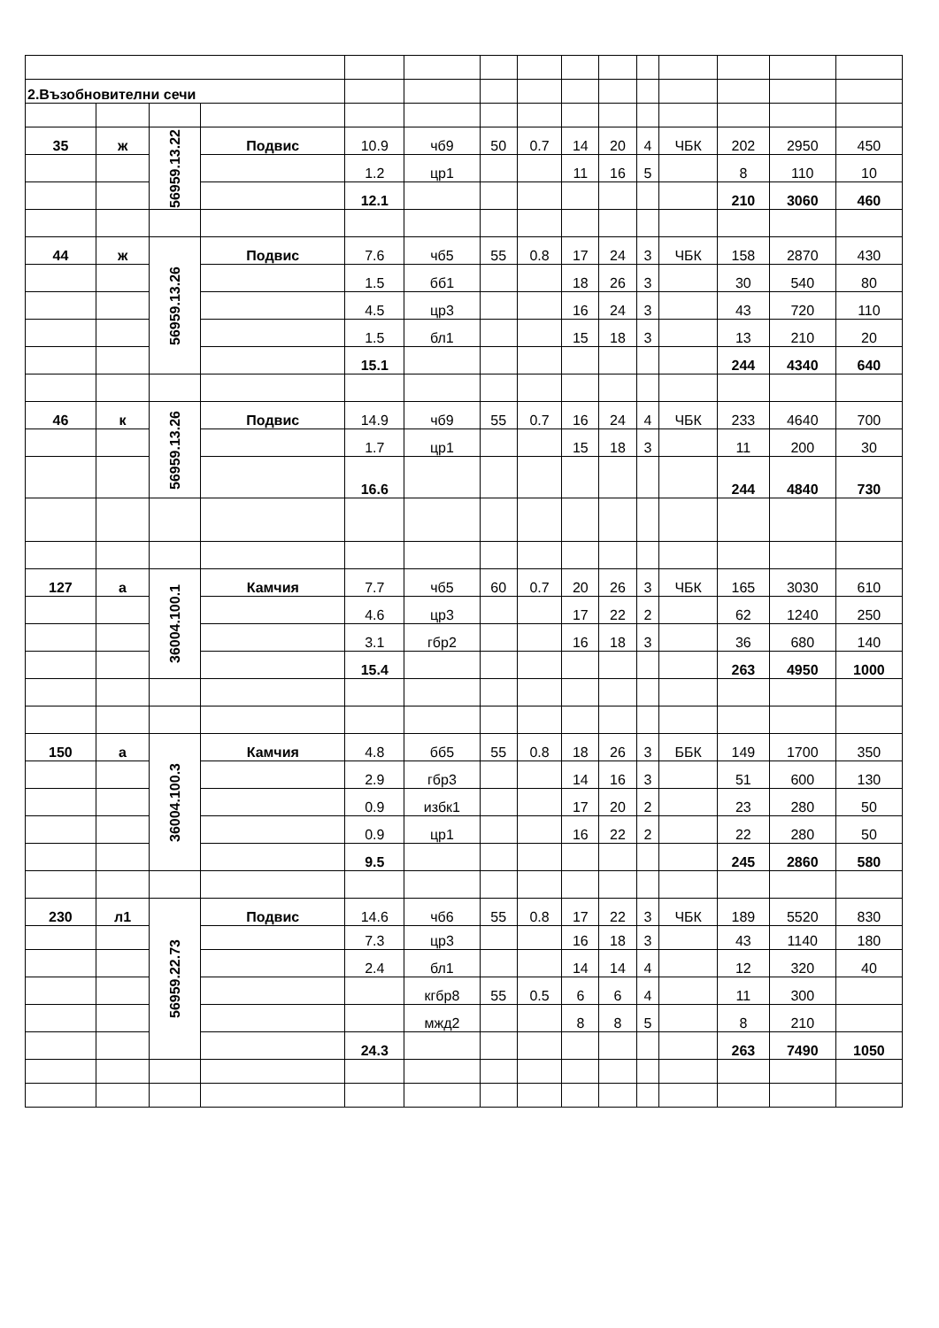| 2.Възобновителни сечи | | | | | | | | | | | | | | |
| 35 | ж | 56959.13.22 | Подвис | 10.9 | чб9 | 50 | 0.7 | 14 | 20 | 4 | ЧБК | 202 | 2950 | 450 |
| | | | | 1.2 | цр1 | | | 11 | 16 | 5 | | 8 | 110 | 10 |
| | | | | 12.1 | | | | | | | | 210 | 3060 | 460 |
| 44 | ж | 56959.13.26 | Подвис | 7.6 | чб5 | 55 | 0.8 | 17 | 24 | 3 | ЧБК | 158 | 2870 | 430 |
| | | | | 1.5 | бб1 | | | 18 | 26 | 3 | | 30 | 540 | 80 |
| | | | | 4.5 | цр3 | | | 16 | 24 | 3 | | 43 | 720 | 110 |
| | | | | 1.5 | бл1 | | | 15 | 18 | 3 | | 13 | 210 | 20 |
| | | | | 15.1 | | | | | | | | 244 | 4340 | 640 |
| 46 | к | 56959.13.26 | Подвис | 14.9 | чб9 | 55 | 0.7 | 16 | 24 | 4 | ЧБК | 233 | 4640 | 700 |
| | | | | 1.7 | цр1 | | | 15 | 18 | 3 | | 11 | 200 | 30 |
| | | | | 16.6 | | | | | | | | 244 | 4840 | 730 |
| 127 | а | 36004.100.1 | Камчия | 7.7 | чб5 | 60 | 0.7 | 20 | 26 | 3 | ЧБК | 165 | 3030 | 610 |
| | | | | 4.6 | цр3 | | | 17 | 22 | 2 | | 62 | 1240 | 250 |
| | | | | 3.1 | гбр2 | | | 16 | 18 | 3 | | 36 | 680 | 140 |
| | | | | 15.4 | | | | | | | | 263 | 4950 | 1000 |
| 150 | а | 36004.100.3 | Камчия | 4.8 | бб5 | 55 | 0.8 | 18 | 26 | 3 | ББК | 149 | 1700 | 350 |
| | | | | 2.9 | гбр3 | | | 14 | 16 | 3 | | 51 | 600 | 130 |
| | | | | 0.9 | избк1 | | | 17 | 20 | 2 | | 23 | 280 | 50 |
| | | | | 0.9 | цр1 | | | 16 | 22 | 2 | | 22 | 280 | 50 |
| | | | | 9.5 | | | | | | | | 245 | 2860 | 580 |
| 230 | л1 | 56959.22.73 | Подвис | 14.6 | чб6 | 55 | 0.8 | 17 | 22 | 3 | ЧБК | 189 | 5520 | 830 |
| | | | | 7.3 | цр3 | | | 16 | 18 | 3 | | 43 | 1140 | 180 |
| | | | | 2.4 | бл1 | | | 14 | 14 | 4 | | 12 | 320 | 40 |
| | | | | | кгбр8 | 55 | 0.5 | 6 | 6 | 4 | | 11 | 300 | |
| | | | | | мжд2 | | | 8 | 8 | 5 | | 8 | 210 | |
| | | | | 24.3 | | | | | | | | 263 | 7490 | 1050 |